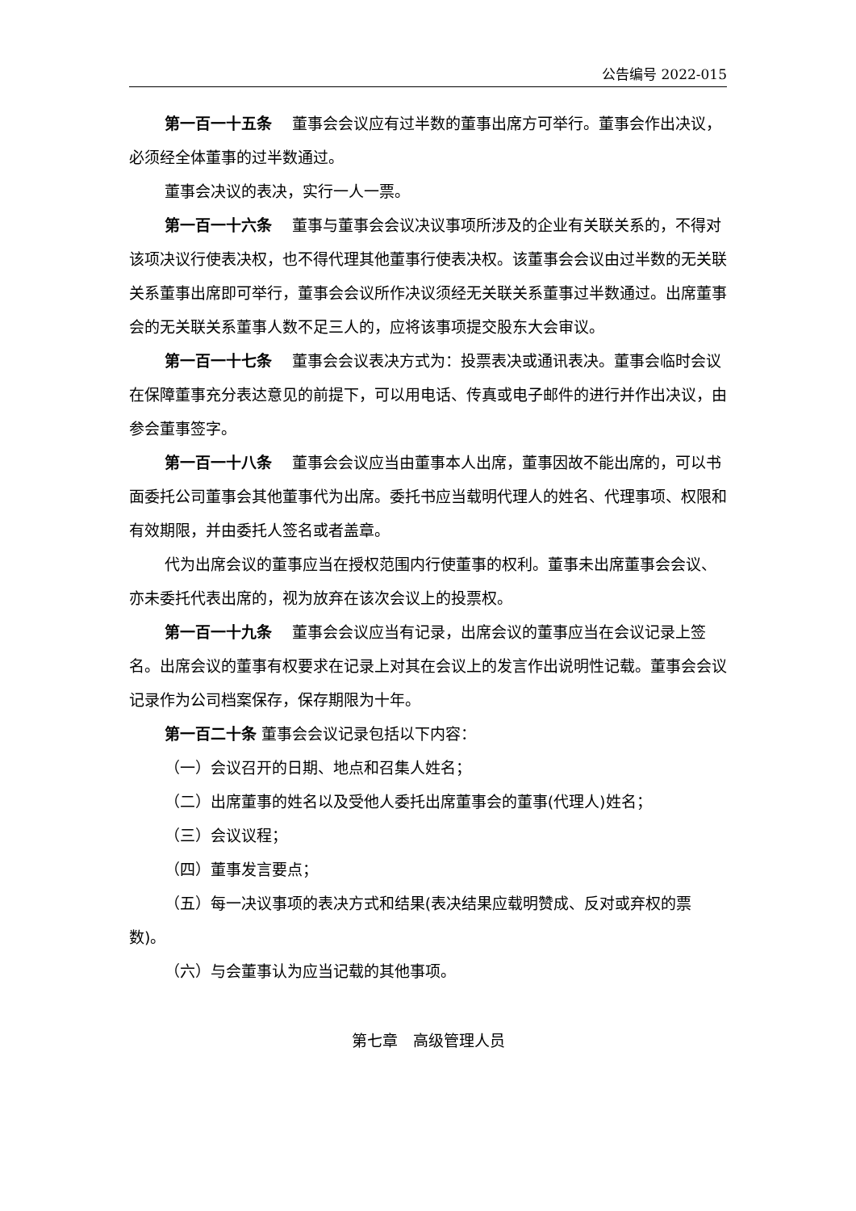公告编号 2022-015
第一百一十五条　 董事会会议应有过半数的董事出席方可举行。董事会作出决议，必须经全体董事的过半数通过。
董事会决议的表决，实行一人一票。
第一百一十六条　 董事与董事会会议决议事项所涉及的企业有关联关系的，不得对该项决议行使表决权，也不得代理其他董事行使表决权。该董事会会议由过半数的无关联关系董事出席即可举行，董事会会议所作决议须经无关联关系董事过半数通过。出席董事会的无关联关系董事人数不足三人的，应将该事项提交股东大会审议。
第一百一十七条　 董事会会议表决方式为：投票表决或通讯表决。董事会临时会议在保障董事充分表达意见的前提下，可以用电话、传真或电子邮件的进行并作出决议，由参会董事签字。
第一百一十八条　 董事会会议应当由董事本人出席，董事因故不能出席的，可以书面委托公司董事会其他董事代为出席。委托书应当载明代理人的姓名、代理事项、权限和有效期限，并由委托人签名或者盖章。
代为出席会议的董事应当在授权范围内行使董事的权利。董事未出席董事会会议、亦未委托代表出席的，视为放弃在该次会议上的投票权。
第一百一十九条　 董事会会议应当有记录，出席会议的董事应当在会议记录上签名。出席会议的董事有权要求在记录上对其在会议上的发言作出说明性记载。董事会会议记录作为公司档案保存，保存期限为十年。
第一百二十条 董事会会议记录包括以下内容：
（一）会议召开的日期、地点和召集人姓名；
（二）出席董事的姓名以及受他人委托出席董事会的董事(代理人)姓名；
（三）会议议程；
（四）董事发言要点；
（五）每一决议事项的表决方式和结果(表决结果应载明赞成、反对或弃权的票数)。
（六）与会董事认为应当记载的其他事项。
第七章　高级管理人员